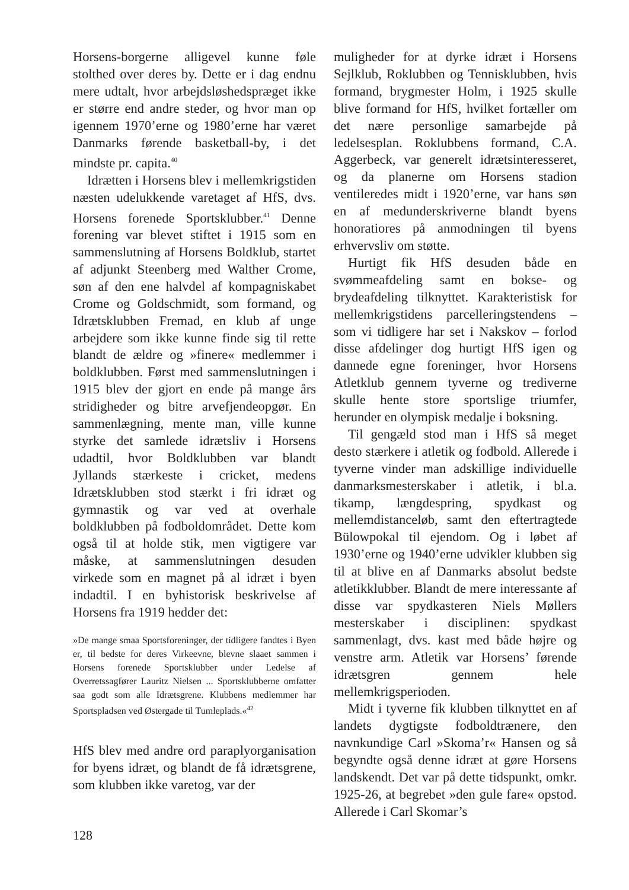Horsens-borgerne alligevel kunne føle stolthed over deres by. Dette er i dag endnu mere udtalt, hvor arbejdsløshedspræget ikke er større end andre steder, og hvor man op igennem 1970’erne og 1980’erne har været Danmarks førende basketball-by, i det mindste pr. capita.<sup>40</sup>
Idrætten i Horsens blev i mellemkrigstiden næsten udelukkende varetaget af HfS, dvs. Horsens forenede Sportsklubber.<sup>41</sup> Denne forening var blevet stiftet i 1915 som en sammenslutning af Horsens Boldklub, startet af adjunkt Steenberg med Walther Crome, søn af den ene halvdel af kompagniskabet Crome og Goldschmidt, som formand, og Idrætsklubben Fremad, en klub af unge arbejdere som ikke kunne finde sig til rette blandt de ældre og »finere« medlemmer i boldklubben. Først med sammenslutningen i 1915 blev der gjort en ende på mange års stridigheder og bitre arvefjendeopgør. En sammenlægning, mente man, ville kunne styrke det samlede idrætsliv i Horsens udadtil, hvor Boldklubben var blandt Jyllands stærkeste i cricket, medens Idrætsklubben stod stærkt i fri idræt og gymnastik og var ved at overhale boldklubben på fodboldområdet. Dette kom også til at holde stik, men vigtigere var måske, at sammenslutningen desuden virkede som en magnet på al idræt i byen indadtil. I en byhistorisk beskrivelse af Horsens fra 1919 hedder det:
»De mange smaa Sportsforeninger, der tidligere fandtes i Byen er, til bedste for deres Virkeevne, blevne slaaet sammen i Horsens forenede Sportsklubber under Ledelse af Overretssagfører Lauritz Nielsen ... Sportsklubberne omfatter saa godt som alle Idrætsgrene. Klubbens medlemmer har Sportspladsen ved Østergade til Tumleplads.«<sup>42</sup>
HfS blev med andre ord paraplyorganisation for byens idræt, og blandt de få idrætsgrene, som klubben ikke varetog, var der
muligheder for at dyrke idræt i Horsens Sejlklub, Roklubben og Tennisklubben, hvis formand, brygmester Holm, i 1925 skulle blive formand for HfS, hvilket fortæller om det nære personlige samarbejde på ledelsesplan. Roklubbens formand, C.A. Aggerbeck, var generelt idrætsinteresseret, og da planerne om Horsens stadion ventileredes midt i 1920’erne, var hans søn en af medunderskriverne blandt byens honoratiores på anmodningen til byens erhvervsliv om støtte.
Hurtigt fik HfS desuden både en svømmeafdeling samt en bokse- og brydeafdeling tilknyttet. Karakteristisk for mellemkrigstidens parcelleringstendens – som vi tidligere har set i Nakskov – forlod disse afdelinger dog hurtigt HfS igen og dannede egne foreninger, hvor Horsens Atletklub gennem tyverne og trediverne skulle hente store sportslige triumfer, herunder en olympisk medalje i boksning.
Til gengæld stod man i HfS så meget desto stærkere i atletik og fodbold. Allerede i tyverne vinder man adskillige individuelle danmarksmesterskaber i atletik, i bl.a. tikamp, længdespring, spydkast og mellemdistanceløb, samt den eftertragtede Bülowpokal til ejendom. Og i løbet af 1930’erne og 1940’erne udvikler klubben sig til at blive en af Danmarks absolut bedste atletikklubber. Blandt de mere interessante af disse var spydkasteren Niels Møllers mesterskaber i disciplinen: spydkast sammenlagt, dvs. kast med både højre og venstre arm. Atletik var Horsens’ førende idrætsgren gennem hele mellemkrigsperioden.
Midt i tyverne fik klubben tilknyttet en af landets dygtigste fodboldtrænere, den navnkundige Carl »Skoma’r« Hansen og så begyndte også denne idræt at gøre Horsens landskendt. Det var på dette tidspunkt, omkr. 1925-26, at begrebet »den gule fare« opstod. Allerede i Carl Skomar’s
128